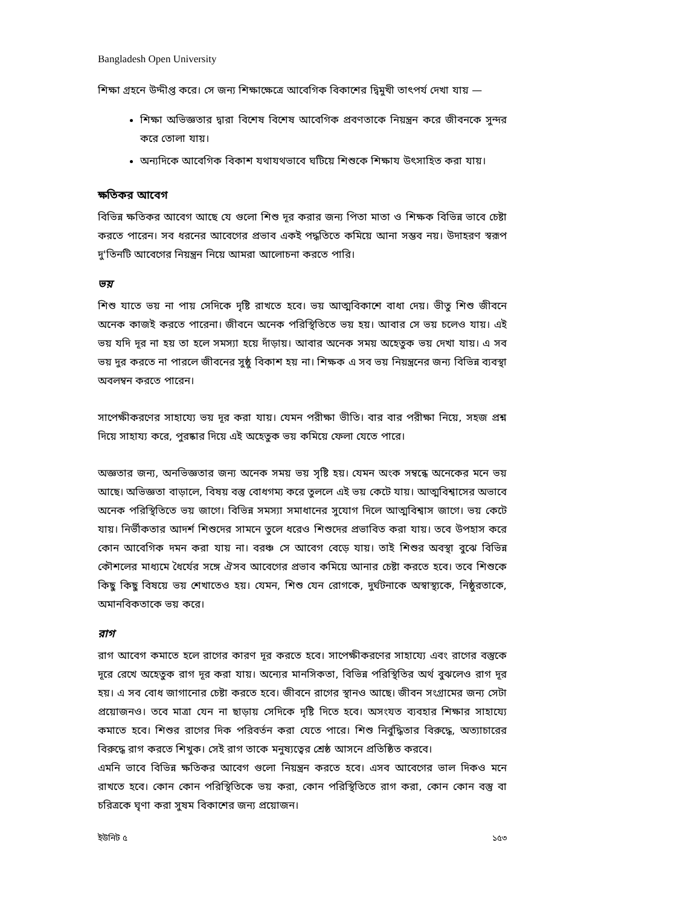Bangladesh Open University
শিক্ষা গ্রহনে উদ্দীপ্ত করে। সে জন্য শিক্ষাক্ষেত্রে আবেগিক বিকাশের দ্বিমুখী তাৎপর্য দেখা যায় —
শিক্ষা অভিজ্ঞতার দ্বারা বিশেষ বিশেষ আবেগিক প্রবণতাকে নিয়ন্ত্রন করে জীবনকে সুন্দর করে তোলা যায়।
অন্যদিকে আবেগিক বিকাশ যথাযথভাবে ঘটিয়ে শিশুকে শিক্ষায উৎসাহিত করা যায়।
ক্ষতিকর আবেগ
বিভিন্ন ক্ষতিকর আবেগ আছে যে গুলো শিশু দূর করার জন্য পিতা মাতা ও শিক্ষক বিভিন্ন ভাবে চেষ্টা করতে পারেন। সব ধরনের আবেগের প্রভাব একই পদ্ধতিতে কমিয়ে আনা সম্ভব নয়। উদাহরণ স্বরূপ দু'তিনটি আবেগের নিয়ন্ত্রন নিয়ে আমরা আলোচনা করতে পারি।
ভয়
শিশু যাতে ভয় না পায় সেদিকে দৃষ্টি রাখতে হবে। ভয় আত্মবিকাশে বাধা দেয়। ভীতু শিশু জীবনে অনেক কাজই করতে পারেনা। জীবনে অনেক পরিস্থিতিতে ভয় হয়। আবার সে ভয় চলেও যায়। এই ভয় যদি দূর না হয় তা হলে সমস্যা হয়ে দাঁড়ায়। আবার অনেক সময় অহেতুক ভয় দেখা যায়। এ সব ভয় দুর করতে না পারলে জীবনের সুষ্ঠু বিকাশ হয় না। শিক্ষক এ সব ভয় নিয়ন্ত্রনের জন্য বিভিন্ন ব্যবস্থা অবলম্বন করতে পারেন।
সাপেক্ষীকরণের সাহায্যে ভয় দূর করা যায়। যেমন পরীক্ষা ভীতি। বার বার পরীক্ষা নিয়ে, সহজ প্রশ্ন দিয়ে সাহায্য করে, পুরষ্কার দিয়ে এই অহেতুক ভয় কমিয়ে ফেলা যেতে পারে।
অজ্ঞতার জন্য, অনভিজ্ঞতার জন্য অনেক সময় ভয় সৃষ্টি হয়। যেমন অংক সম্বন্ধে অনেকের মনে ভয় আছে। অভিজ্ঞতা বাড়ালে, বিষয় বস্তু বোধগম্য করে তুললে এই ভয় কেটে যায়। আত্মবিশ্বাসের অভাবে অনেক পরিস্থিতিতে ভয় জাগে। বিভিন্ন সমস্যা সমাধানের সুযোগ দিলে আত্মবিশ্বাস জাগে। ভয় কেটে যায়। নির্ভীকতার আদর্শ শিশুদের সামনে তুলে ধরেও শিশুদের প্রভাবিত করা যায়। তবে উপহাস করে কোন আবেগিক দমন করা যায় না। বরঞ্চ সে আবেগ বেড়ে যায়। তাই শিশুর অবস্থা বুঝে বিভিন্ন কৌশলের মাধ্যমে ধৈর্যের সঙ্গে ঐসব আবেগের প্রভাব কমিয়ে আনার চেষ্টা করতে হবে। তবে শিশুকে কিছু কিছু বিষয়ে ভয় শেখাতেও হয়। যেমন, শিশু যেন রোগকে, দুর্ঘটনাকে অস্বাস্থ্যকে, নিষ্ঠুরতাকে, অমানবিকতাকে ভয় করে।
রাগ
রাগ আবেগ কমাতে হলে রাগের কারণ দূর করতে হবে। সাপেক্ষীকরণের সাহায্যে এবং রাগের বস্তুকে দূরে রেখে অহেতুক রাগ দূর করা যায়। অন্যের মানসিকতা, বিভিন্ন পরিস্থিতির অর্থ বুঝলেও রাগ দূর হয়। এ সব বোধ জাগানোর চেষ্টা করতে হবে। জীবনে রাগের স্থানও আছে। জীবন সংগ্রামের জন্য সেটা প্রয়োজনও। তবে মাত্রা যেন না ছাড়ায় সেদিকে দৃষ্টি দিতে হবে। অসংযত ব্যবহার শিক্ষার সাহায্যে কমাতে হবে। শিশুর রাগের দিক পরিবর্তন করা যেতে পারে। শিশু নির্বুদ্ধিতার বিরুদ্ধে, অত্যাচারের বিরুদ্ধে রাগ করতে শিখুক। সেই রাগ তাকে মনুষ্যত্বের শ্রেষ্ঠ আসনে প্রতিষ্ঠিত করবে।
এমনি ভাবে বিভিন্ন ক্ষতিকর আবেগ গুলো নিয়ন্ত্রন করতে হবে। এসব আবেগের ভাল দিকও মনে রাখতে হবে। কোন কোন পরিস্থিতিকে ভয় করা, কোন পরিস্থিতিতে রাগ করা, কোন কোন বস্তু বা চরিত্রকে ঘৃণা করা সুষম বিকাশের জন্য প্রয়োজন।
ইউনিট ৫ ১৫৩